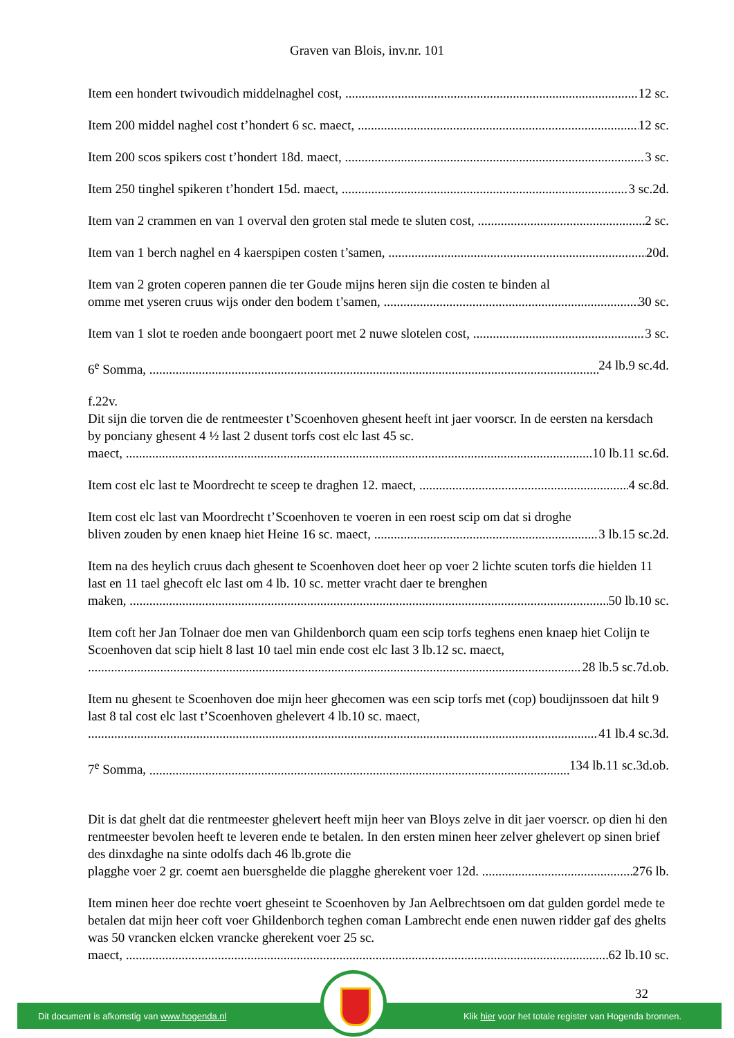Graven van Blois, inv.nr. 101
Item een hondert twivoudich middelnaghel cost, 12 sc.
Item 200 middel naghel cost t’hondert 6 sc. maect, 12 sc.
Item 200 scos spikers cost t’hondert 18d. maect, 3 sc.
Item 250 tinghel spikeren t’hondert 15d. maect, 3 sc.2d.
Item van 2 crammen en van 1 overval den groten stal mede te sluten cost, 2 sc.
Item van 1 berch naghel en 4 kaerspipen costen t’samen, 20d.
Item van 2 groten coperen pannen die ter Goude mijns heren sijn die costen te binden al
omme met yseren cruus wijs onder den bodem t’samen, 30 sc.
Item van 1 slot te roeden ande boongaert poort met 2 nuwe slotelen cost, 3 sc.
6<sup>e</sup> Somma, 24 lb.9 sc.4d.
f.22v.
Dit sijn die torven die de rentmeester t’Scoenhoven ghesent heeft int jaer voorscr. In de eersten na kersdach by ponciany ghesent 4 ½ last 2 dusent torfs cost elc last 45 sc.
maect, 10 lb.11 sc.6d.
Item cost elc last te Moordrecht te sceep te draghen 12. maect, 4 sc.8d.
Item cost elc last van Moordrecht t’Scoenhoven te voeren in een roest scip om dat si droghe
bliven zouden by enen knaep hiet Heine 16 sc. maect, 3 lb.15 sc.2d.
Item na des heylich cruus dach ghesent te Scoenhoven doet heer op voer 2 lichte scuten torfs die hielden 11 last en 11 tael ghecoft elc last om 4 lb. 10 sc. metter vracht daer te brenghen
maken, 50 lb.10 sc.
Item coft her Jan Tolnaer doe men van Ghildenborch quam een scip torfs teghens enen knaep hiet Colijn te Scoenhoven dat scip hielt 8 last 10 tael min ende cost elc last 3 lb.12 sc. maect,
28 lb.5 sc.7d.ob.
Item nu ghesent te Scoenhoven doe mijn heer ghecomen was een scip torfs met (cop) boudijnssoen dat hilt 9 last 8 tal cost elc last t’Scoenhoven ghelevert 4 lb.10 sc. maect,
41 lb.4 sc.3d.
7<sup>e</sup> Somma, 134 lb.11 sc.3d.ob.
Dit is dat ghelt dat die rentmeester ghelevert heeft mijn heer van Bloys zelve in dit jaer voerscr. op dien hi den rentmeester bevolen heeft te leveren ende te betalen. In den ersten minen heer zelver ghelevert op sinen brief des dinxdaghe na sinte odolfs dach 46 lb.grote die
plagghe voer 2 gr. coemt aen buersghelde die plagghe gherekent voer 12d. 276 lb.
Item minen heer doe rechte voert gheseint te Scoenhoven by Jan Aelbrechtsoen om dat gulden gordel mede te betalen dat mijn heer coft voer Ghildenborch teghen coman Lambrecht ende enen nuwen ridder gaf des ghelts was 50 vrancken elcken vrancke gherekent voer 25 sc.
maect, 62 lb.10 sc.
32
Dit document is afkomstig van www.hogenda.nl Klik hier voor het totale register van Hogenda bronnen.